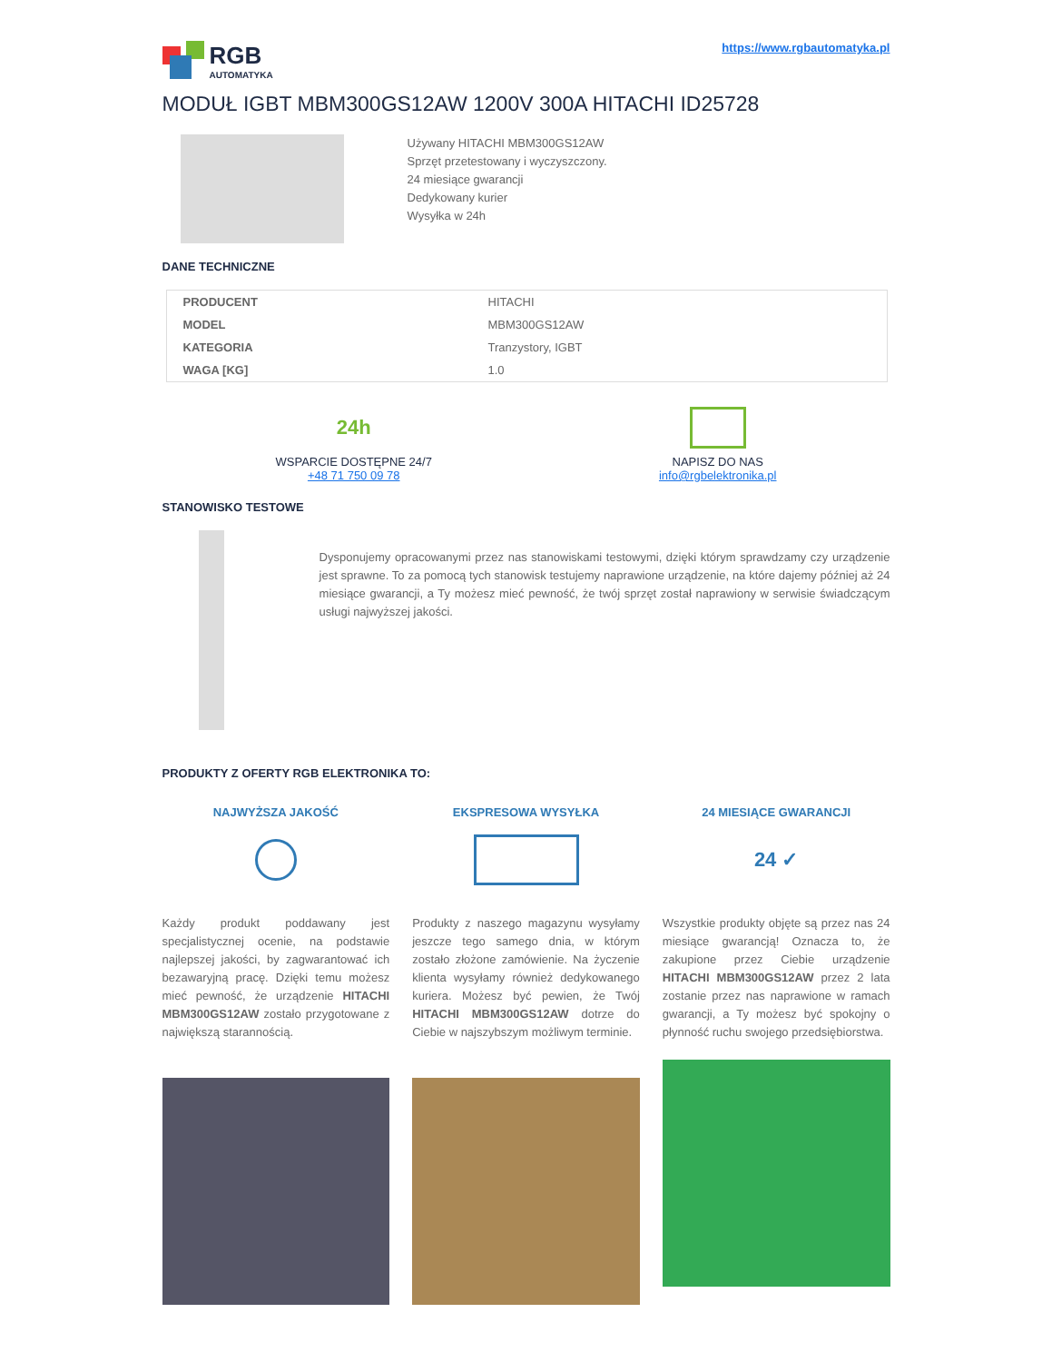RGB
AUTOMATYKA
https://www.rgbautomatyka.pl
MODUŁ IGBT MBM300GS12AW 1200V 300A HITACHI ID25728
Używany HITACHI MBM300GS12AW
Sprzęt przetestowany i wyczyszczony.
24 miesiące gwarancji
Dedykowany kurier
Wysyłka w 24h
DANE TECHNICZNE
| PRODUCENT | HITACHI |
| MODEL | MBM300GS12AW |
| KATEGORIA | Tranzystory, IGBT |
| WAGA [KG] | 1.0 |
24h
WSPARCIE DOSTĘPNE 24/7
+48 71 750 09 78
NAPISZ DO NAS
info@rgbelektronika.pl
STANOWISKO TESTOWE
Dysponujemy opracowanymi przez nas stanowiskami testowymi, dzięki którym sprawdzamy czy urządzenie jest sprawne. To za pomocą tych stanowisk testujemy naprawione urządzenie, na które dajemy później aż 24 miesiące gwarancji, a Ty możesz mieć pewność, że twój sprzęt został naprawiony w serwisie świadczącym usługi najwyższej jakości.
PRODUKTY Z OFERTY RGB ELEKTRONIKA TO:
NAJWYŻSZA JAKOŚĆ
Każdy produkt poddawany jest specjalistycznej ocenie, na podstawie najlepszej jakości, by zagwarantować ich bezawaryjną pracę. Dzięki temu możesz mieć pewność, że urządzenie HITACHI MBM300GS12AW zostało przygotowane z największą starannością.
EKSPRESOWA WYSYŁKA
Produkty z naszego magazynu wysyłamy jeszcze tego samego dnia, w którym zostało złożone zamówienie. Na życzenie klienta wysyłamy również dedykowanego kuriera. Możesz być pewien, że Twój HITACHI MBM300GS12AW dotrze do Ciebie w najszybszym możliwym terminie.
24 MIESIĄCE GWARANCJI
24 ✓
Wszystkie produkty objęte są przez nas 24 miesiące gwarancją! Oznacza to, że zakupione przez Ciebie urządzenie HITACHI MBM300GS12AW przez 2 lata zostanie przez nas naprawione w ramach gwarancji, a Ty możesz być spokojny o płynność ruchu swojego przedsiębiorstwa.